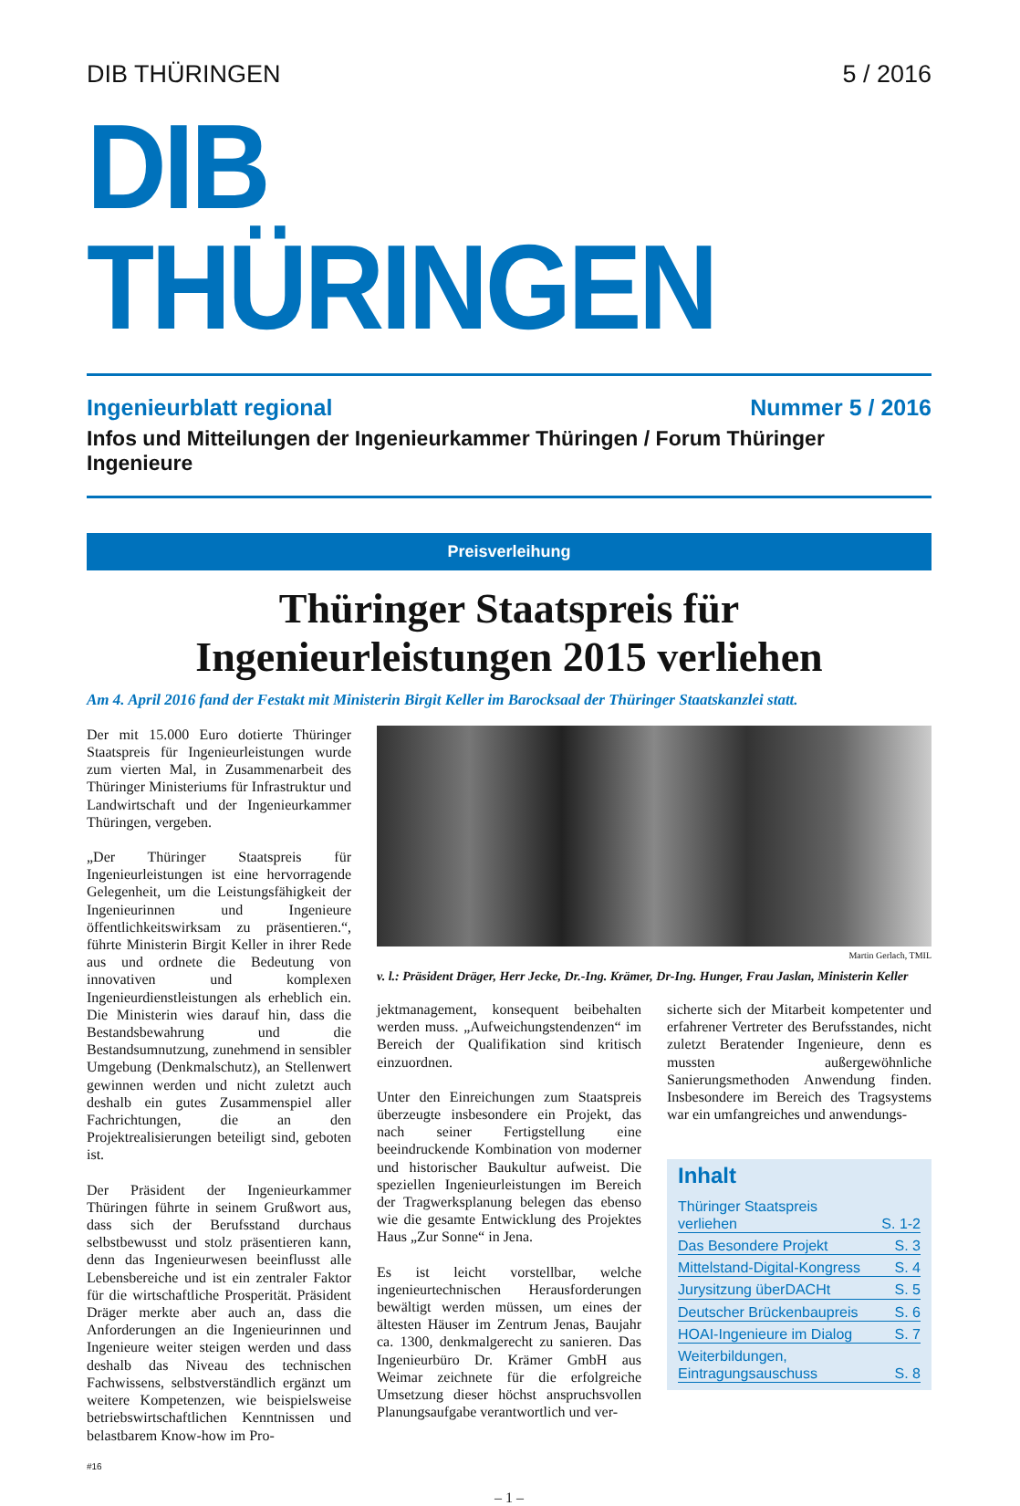DIB THÜRINGEN 5 / 2016
DIB THÜRINGEN
Ingenieurblatt regional Nummer 5 / 2016
Infos und Mitteilungen der Ingenieurkammer Thüringen / Forum Thüringer Ingenieure
Preisverleihung
Thüringer Staatspreis für
Ingenieurleistungen 2015 verliehen
Am 4. April 2016 fand der Festakt mit Ministerin Birgit Keller im Barocksaal der Thüringer Staatskanzlei statt.
Der mit 15.000 Euro dotierte Thüringer Staatspreis für Ingenieurleistungen wurde zum vierten Mal, in Zusammenarbeit des Thüringer Ministeriums für Infrastruktur und Landwirtschaft und der Ingenieurkammer Thüringen, vergeben.
„Der Thüringer Staatspreis für Ingenieurleistungen ist eine hervorragende Gelegenheit, um die Leistungsfähigkeit der Ingenieurinnen und Ingenieure öffentlichkeitswirksam zu präsentieren.“, führte Ministerin Birgit Keller in ihrer Rede aus und ordnete die Bedeutung von innovativen und komplexen Ingenieurdienstleistungen als erheblich ein. Die Ministerin wies darauf hin, dass die Bestandsbewahrung und die Bestandsumnutzung, zunehmend in sensibler Umgebung (Denkmalschutz), an Stellenwert gewinnen werden und nicht zuletzt auch deshalb ein gutes Zusammenspiel aller Fachrichtungen, die an den Projektrealisierungen beteiligt sind, geboten ist.
Der Präsident der Ingenieurkammer Thüringen führte in seinem Grußwort aus, dass sich der Berufsstand durchaus selbstbewusst und stolz präsentieren kann, denn das Ingenieurwesen beeinflusst alle Lebensbereiche und ist ein zentraler Faktor für die wirtschaftliche Prosperität. Präsident Dräger merkte aber auch an, dass die Anforderungen an die Ingenieurinnen und Ingenieure weiter steigen werden und dass deshalb das Niveau des technischen Fachwissens, selbstverständlich ergänzt um weitere Kompetenzen, wie beispielsweise betriebswirtschaftlichen Kenntnissen und belastbarem Know-how im Pro-
Martin Gerlach, TMIL
v. l.: Präsident Dräger, Herr Jecke, Dr.-Ing. Krämer, Dr-Ing. Hunger, Frau Jaslan, Ministerin Keller
jektmanagement, konsequent beibehalten werden muss. „Aufweichungstendenzen“ im Bereich der Qualifikation sind kritisch einzuordnen.
Unter den Einreichungen zum Staatspreis überzeugte insbesondere ein Projekt, das nach seiner Fertigstellung eine beeindruckende Kombination von moderner und historischer Baukultur aufweist. Die speziellen Ingenieurleistungen im Bereich der Tragwerksplanung belegen das ebenso wie die gesamte Entwicklung des Projektes Haus „Zur Sonne“ in Jena.
Es ist leicht vorstellbar, welche ingenieurtechnischen Herausforderungen bewältigt werden müssen, um eines der ältesten Häuser im Zentrum Jenas, Baujahr ca. 1300, denkmalgerecht zu sanieren. Das Ingenieurbüro Dr. Krämer GmbH aus Weimar zeichnete für die erfolgreiche Umsetzung dieser höchst anspruchsvollen Planungsaufgabe verantwortlich und ver-
sicherte sich der Mitarbeit kompetenter und erfahrener Vertreter des Berufsstandes, nicht zuletzt Beratender Ingenieure, denn es mussten außergewöhnliche Sanierungsmethoden Anwendung finden. Insbesondere im Bereich des Tragsystems war ein umfangreiches und anwendungs-
Inhalt
Thüringer Staatspreis
verliehen S. 1-2
Das Besondere Projekt S. 3
Mittelstand-Digital-Kongress S. 4
Jurysitzung überDACHt S. 5
Deutscher Brückenbaupreis S. 6
HOAI-Ingenieure im Dialog S. 7
Weiterbildungen,
Eintragungsauschuss S. 8
#16
– 1 –